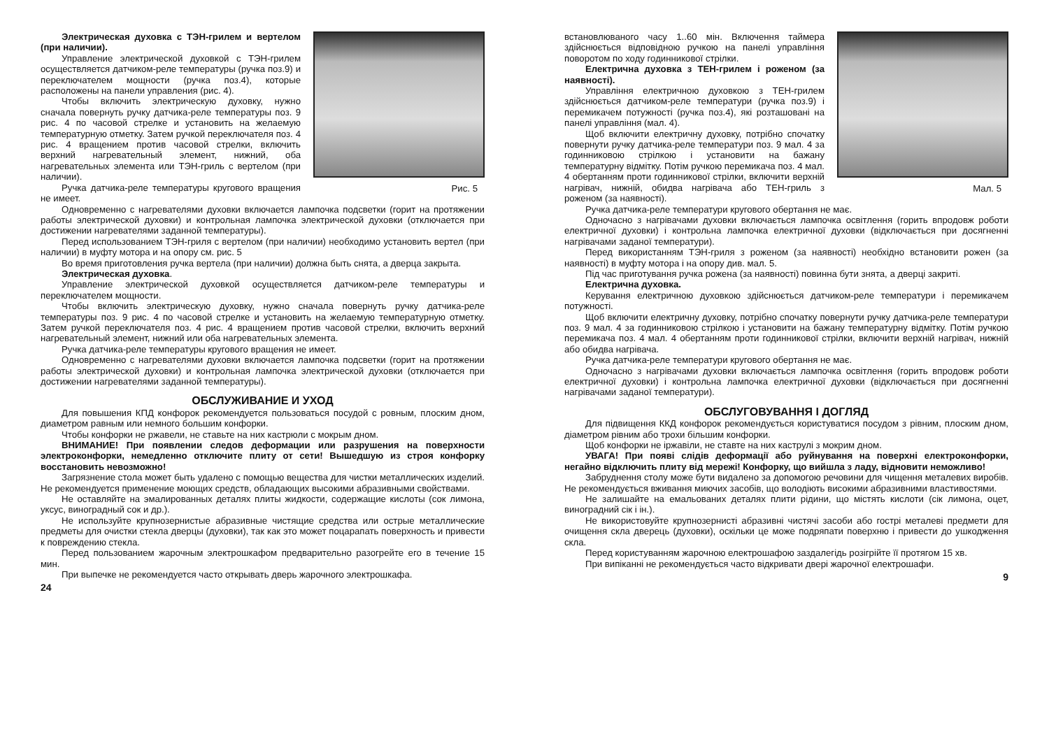Рис. 5
Электрическая духовка с ТЭН-грилем и вертелом (при наличии).
Управление электрической духовкой с ТЭН-грилем осуществляется датчиком-реле температуры (ручка поз.9) и переключателем мощности (ручка поз.4), которые расположены на панели управления (рис. 4).
Чтобы включить электрическую духовку, нужно сначала повернуть ручку датчика-реле температуры поз. 9 рис. 4 по часовой стрелке и установить на желаемую температурную отметку. Затем ручкой переключателя поз. 4 рис. 4 вращением против часовой стрелки, включить верхний нагревательный элемент, нижний, оба нагревательных элемента или ТЭН-гриль с вертелом (при наличии).
Ручка датчика-реле температуры кругового вращения не имеет.
Одновременно с нагревателями духовки включается лампочка подсветки (горит на протяжении работы электрической духовки) и контрольная лампочка электрической духовки (отключается при достижении нагревателями заданной температуры).
Перед использованием ТЭН-гриля с вертелом (при наличии) необходимо установить вертел (при наличии) в муфту мотора и на опору см. рис. 5
Во время приготовления ручка вертела (при наличии) должна быть снята, а дверца закрыта.
Электрическая духовка.
Управление электрической духовкой осуществляется датчиком-реле температуры и переключателем мощности.
Чтобы включить электрическую духовку, нужно сначала повернуть ручку датчика-реле температуры поз. 9 рис. 4 по часовой стрелке и установить на желаемую температурную отметку. Затем ручкой переключателя поз. 4 рис. 4 вращением против часовой стрелки, включить верхний нагревательный элемент, нижний или оба нагревательных элемента.
Ручка датчика-реле температуры кругового вращения не имеет.
Одновременно с нагревателями духовки включается лампочка подсветки (горит на протяжении работы электрической духовки) и контрольная лампочка электрической духовки (отключается при достижении нагревателями заданной температуры).
ОБСЛУЖИВАНИЕ И УХОД
Для повышения КПД конфорок рекомендуется пользоваться посудой с ровным, плоским дном, диаметром равным или немного большим конфорки.
Чтобы конфорки не ржавели, не ставьте на них кастрюли с мокрым дном.
ВНИМАНИЕ! При появлении следов деформации или разрушения на поверхности электроконфорки, немедленно отключите плиту от сети! Вышедшую из строя конфорку восстановить невозможно!
Загрязнение стола может быть удалено с помощью вещества для чистки металлических изделий. Не рекомендуется применение моющих средств, обладающих высокими абразивными свойствами.
Не оставляйте на эмалированных деталях плиты жидкости, содержащие кислоты (сок лимона, уксус, виноградный сок и др.).
Не используйте крупнозернистые абразивные чистящие средства или острые металлические предметы для очистки стекла дверцы (духовки), так как это может поцарапать поверхность и привести к повреждению стекла.
Перед пользованием жарочным электрошкафом предварительно разогрейте его в течение 15 мин.
При выпечке не рекомендуется часто открывать дверь жарочного электрошкафа.
24
Мал. 5
встановлюваного часу 1..60 мін. Включення таймера здійснюється відповідною ручкою на панелі управління поворотом по ходу годинникової стрілки.
Електрична духовка з ТЕН-грилем і роженом (за наявності).
Управління електричною духовкою з ТЕН-грилем здійснюється датчиком-реле температури (ручка поз.9) і перемикачем потужності (ручка поз.4), які розташовані на панелі управління (мал. 4).
Щоб включити електричну духовку, потрібно спочатку повернути ручку датчика-реле температури поз. 9 мал. 4 за годинниковою стрілкою і установити на бажану температурну відмітку. Потім ручкою перемикача поз. 4 мал. 4 обертанням проти годинникової стрілки, включити верхній нагрівач, нижній, обидва нагрівача або ТЕН-гриль з роженом (за наявності).
Ручка датчика-реле температури кругового обертання не має.
Одночасно з нагрівачами духовки включається лампочка освітлення (горить впродовж роботи електричної духовки) і контрольна лампочка електричної духовки (відключається при досягненні нагрівачами заданої температури).
Перед використанням ТЭН-гриля з роженом (за наявності) необхідно встановити рожен (за наявності) в муфту мотора і на опору див. мал. 5.
Під час приготування ручка рожена (за наявності) повинна бути знята, а дверці закриті.
Електрична духовка.
Керування електричною духовкою здійснюється датчиком-реле температури і перемикачем потужності.
Щоб включити електричну духовку, потрібно спочатку повернути ручку датчика-реле температури поз. 9 мал. 4 за годинниковою стрілкою і установити на бажану температурну відмітку. Потім ручкою перемикача поз. 4 мал. 4 обертанням проти годинникової стрілки, включити верхній нагрівач, нижній або обидва нагрівача.
Ручка датчика-реле температури кругового обертання не має.
Одночасно з нагрівачами духовки включається лампочка освітлення (горить впродовж роботи електричної духовки) і контрольна лампочка електричної духовки (відключається при досягненні нагрівачами заданої температури).
ОБСЛУГОВУВАННЯ І ДОГЛЯД
Для підвищення ККД конфорок рекомендується користуватися посудом з рівним, плоским дном, діаметром рівним або трохи більшим конфорки.
Щоб конфорки не іржавіли, не ставте на них каструлі з мокрим дном.
УВАГА! При появі слідів деформації або руйнування на поверхні електроконфорки, негайно відключить плиту від мережі! Конфорку, що вийшла з ладу, відновити неможливо!
Забруднення столу може бути видалено за допомогою речовини для чищення металевих виробів. Не рекомендується вживання миючих засобів, що володіють високими абразивними властивостями.
Не залишайте на емальованих деталях плити рідини, що містять кислоти (сік лимона, оцет, виноградний сік і ін.).
Не використовуйте крупнозернисті абразивні чистячі засоби або гострі металеві предмети для очищення скла дверець (духовки), оскільки це може подряпати поверхню і привести до ушкодження скла.
Перед користуванням жарочною електрошафою заздалегідь розігрійте її протягом 15 хв.
При випіканні не рекомендується часто відкривати двері жарочної електрошафи.
9